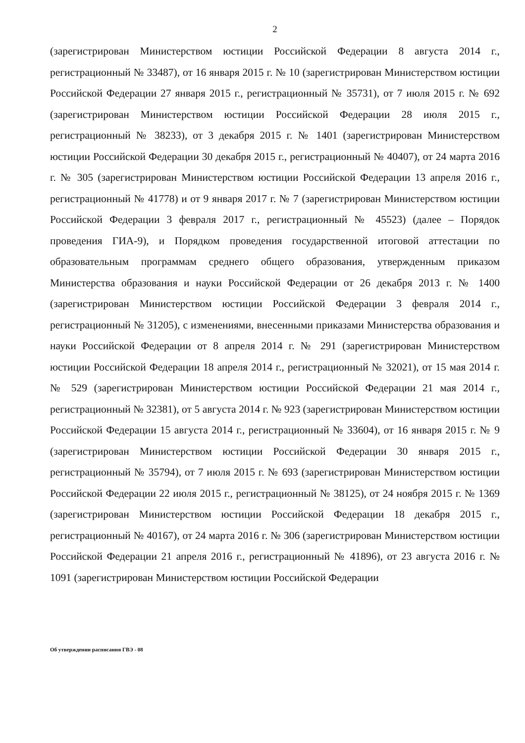2
(зарегистрирован Министерством юстиции Российской Федерации 8 августа 2014 г., регистрационный № 33487), от 16 января 2015 г. № 10 (зарегистрирован Министерством юстиции Российской Федерации 27 января 2015 г., регистрационный № 35731), от 7 июля 2015 г. № 692 (зарегистрирован Министерством юстиции Российской Федерации 28 июля 2015 г., регистрационный № 38233), от 3 декабря 2015 г. № 1401 (зарегистрирован Министерством юстиции Российской Федерации 30 декабря 2015 г., регистрационный № 40407), от 24 марта 2016 г. № 305 (зарегистрирован Министерством юстиции Российской Федерации 13 апреля 2016 г., регистрационный № 41778) и от 9 января 2017 г. № 7 (зарегистрирован Министерством юстиции Российской Федерации 3 февраля 2017 г., регистрационный № 45523) (далее – Порядок проведения ГИА-9), и Порядком проведения государственной итоговой аттестации по образовательным программам среднего общего образования, утвержденным приказом Министерства образования и науки Российской Федерации от 26 декабря 2013 г. № 1400 (зарегистрирован Министерством юстиции Российской Федерации 3 февраля 2014 г., регистрационный № 31205), с изменениями, внесенными приказами Министерства образования и науки Российской Федерации от 8 апреля 2014 г. № 291 (зарегистрирован Министерством юстиции Российской Федерации 18 апреля 2014 г., регистрационный № 32021), от 15 мая 2014 г. № 529 (зарегистрирован Министерством юстиции Российской Федерации 21 мая 2014 г., регистрационный № 32381), от 5 августа 2014 г. № 923 (зарегистрирован Министерством юстиции Российской Федерации 15 августа 2014 г., регистрационный № 33604), от 16 января 2015 г. № 9 (зарегистрирован Министерством юстиции Российской Федерации 30 января 2015 г., регистрационный № 35794), от 7 июля 2015 г. № 693 (зарегистрирован Министерством юстиции Российской Федерации 22 июля 2015 г., регистрационный № 38125), от 24 ноября 2015 г. № 1369 (зарегистрирован Министерством юстиции Российской Федерации 18 декабря 2015 г., регистрационный № 40167), от 24 марта 2016 г. № 306 (зарегистрирован Министерством юстиции Российской Федерации 21 апреля 2016 г., регистрационный № 41896), от 23 августа 2016 г. № 1091 (зарегистрирован Министерством юстиции Российской Федерации
Об утверждении расписания ГВЭ - 08